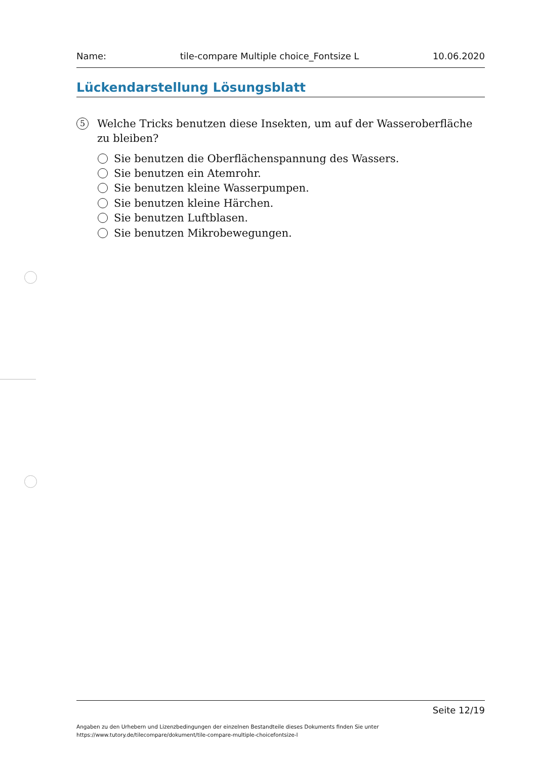Name: tile-compare Multiple choice_Fontsize L 10.06.2020
Lückendarstellung Lösungsblatt
5
Welche Tricks benutzen diese Insekten, um auf der Wasseroberfläche zu bleiben?
Sie benutzen die Oberflächenspannung des Wassers.
Sie benutzen ein Atemrohr.
Sie benutzen kleine Wasserpumpen.
Sie benutzen kleine Härchen.
Sie benutzen Luftblasen.
Sie benutzen Mikrobewegungen.
Seite 12/19
Angaben zu den Urhebern und Lizenzbedingungen der einzelnen Bestandteile dieses Dokuments finden Sie unter
https://www.tutory.de/tilecompare/dokument/tile-compare-multiple-choicefontsize-l